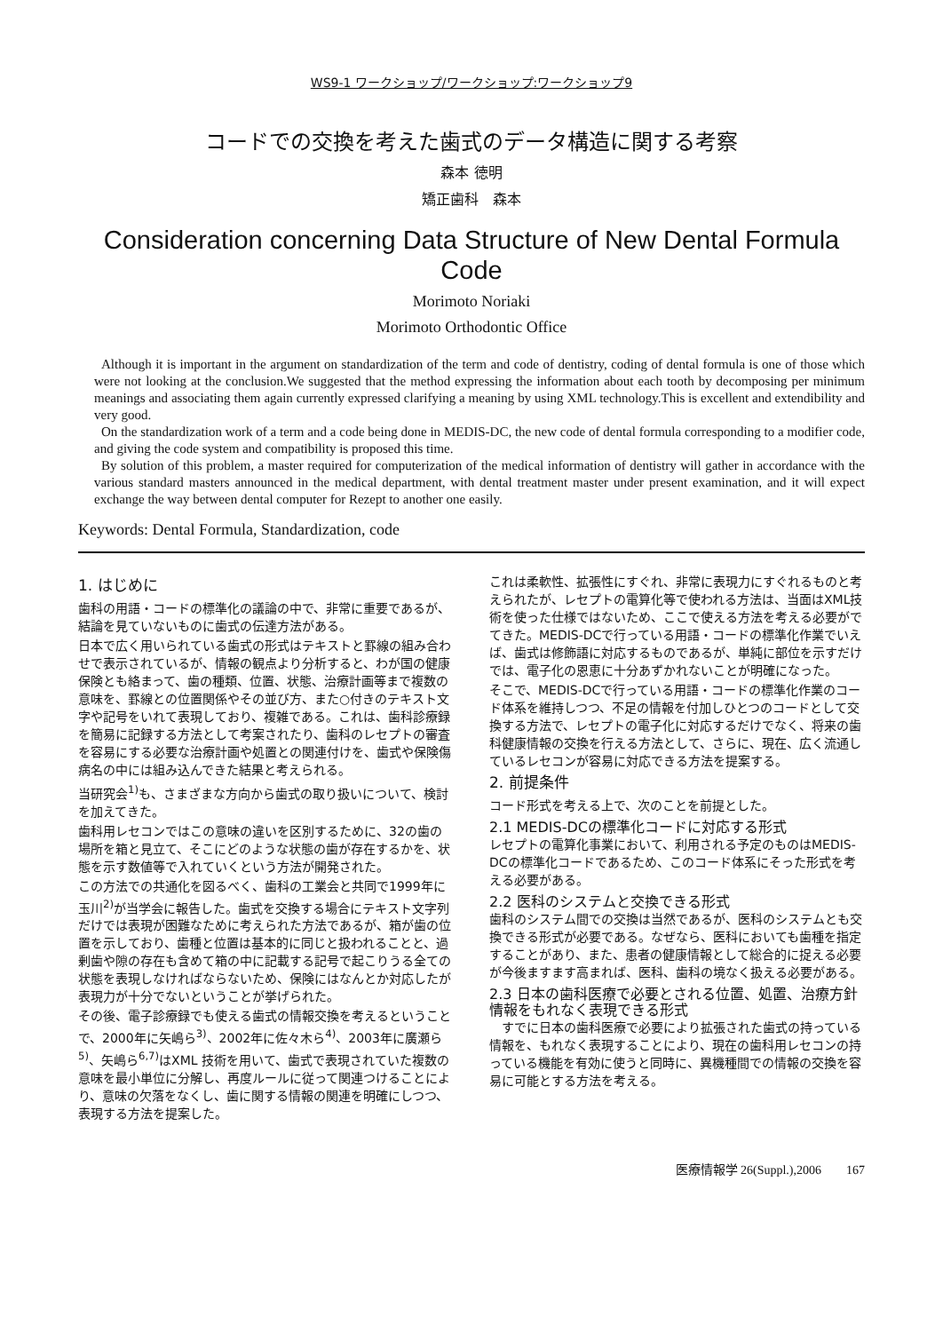WS9-1 ワークショップ/ワークショップ:ワークショップ9
コードでの交換を考えた歯式のデータ構造に関する考察
森本 徳明
矯正歯科　森本
Consideration concerning Data Structure of New Dental Formula Code
Morimoto Noriaki
Morimoto Orthodontic Office
Although it is important in the argument on standardization of the term and code of dentistry, coding of dental formula is one of those which were not looking at the conclusion.We suggested that the method expressing the information about each tooth by decomposing per minimum meanings and associating them again currently expressed clarifying a meaning by using XML technology.This is excellent and extendibility and very good.
On the standardization work of a term and a code being done in MEDIS-DC, the new code of dental formula corresponding to a modifier code, and giving the code system and compatibility is proposed this time.
By solution of this problem, a master required for computerization of the medical information of dentistry will gather in accordance with the various standard masters announced in the medical department, with dental treatment master under present examination, and it will expect exchange the way between dental computer for Rezept to another one easily.
Keywords: Dental Formula, Standardization, code
1. はじめに
歯科の用語・コードの標準化の議論の中で、非常に重要であるが、結論を見ていないものに歯式の伝達方法がある。
日本で広く用いられている歯式の形式はテキストと罫線の組み合わせで表示されているが、情報の観点より分析すると、わが国の健康保険とも絡まって、歯の種類、位置、状態、治療計画等まで複数の意味を、罫線との位置関係やその並び方、また○付きのテキスト文字や記号をいれて表現しており、複雑である。これは、歯科診療録を簡易に記録する方法として考案されたり、歯科のレセプトの審査を容易にする必要な治療計画や処置との関連付けを、歯式や保険傷病名の中には組み込んできた結果と考えられる。
当研究会<sup>1)</sup>も、さまざまな方向から歯式の取り扱いについて、検討を加えてきた。
歯科用レセコンではこの意味の違いを区別するために、32の歯の場所を箱と見立て、そこにどのような状態の歯が存在するかを、状態を示す数値等で入れていくという方法が開発された。
この方法での共通化を図るべく、歯科の工業会と共同で1999年に玉川<sup>2)</sup>が当学会に報告した。歯式を交換する場合にテキスト文字列だけでは表現が困難なために考えられた方法であるが、箱が歯の位置を示しており、歯種と位置は基本的に同じと扱われることと、過剰歯や隙の存在も含めて箱の中に記載する記号で起こりうる全ての状態を表現しなければならないため、保険にはなんとか対応したが表現力が十分でないということが挙げられた。
その後、電子診療録でも使える歯式の情報交換を考えるということで、2000年に矢嶋ら<sup>3)</sup>、2002年に佐々木ら<sup>4)</sup>、2003年に廣瀬ら<sup>5)</sup>、矢嶋ら<sup>6,7)</sup>はXML 技術を用いて、歯式で表現されていた複数の意味を最小単位に分解し、再度ルールに従って関連つけることにより、意味の欠落をなくし、歯に関する情報の関連を明確にしつつ、表現する方法を提案した。
これは柔軟性、拡張性にすぐれ、非常に表現力にすぐれるものと考えられたが、レセプトの電算化等で使われる方法は、当面はXML技術を使った仕様ではないため、ここで使える方法を考える必要がでてきた。MEDIS-DCで行っている用語・コードの標準化作業でいえば、歯式は修飾語に対応するものであるが、単純に部位を示すだけでは、電子化の恩恵に十分あずかれないことが明確になった。
そこで、MEDIS-DCで行っている用語・コードの標準化作業のコード体系を維持しつつ、不足の情報を付加しひとつのコードとして交換する方法で、レセプトの電子化に対応するだけでなく、将来の歯科健康情報の交換を行える方法として、さらに、現在、広く流通しているレセコンが容易に対応できる方法を提案する。
2. 前提条件
コード形式を考える上で、次のことを前提とした。
2.1 MEDIS-DCの標準化コードに対応する形式
レセプトの電算化事業において、利用される予定のものはMEDIS-DCの標準化コードであるため、このコード体系にそった形式を考える必要がある。
2.2 医科のシステムと交換できる形式
歯科のシステム間での交換は当然であるが、医科のシステムとも交換できる形式が必要である。なぜなら、医科においても歯種を指定することがあり、また、患者の健康情報として総合的に捉える必要が今後ますます高まれば、医科、歯科の境なく扱える必要がある。
2.3 日本の歯科医療で必要とされる位置、処置、治療方針情報をもれなく表現できる形式
　すでに日本の歯科医療で必要により拡張された歯式の持っている情報を、もれなく表現することにより、現在の歯科用レセコンの持っている機能を有効に使うと同時に、異機種間での情報の交換を容易に可能とする方法を考える。
医療情報学 26(Suppl.),2006　　167